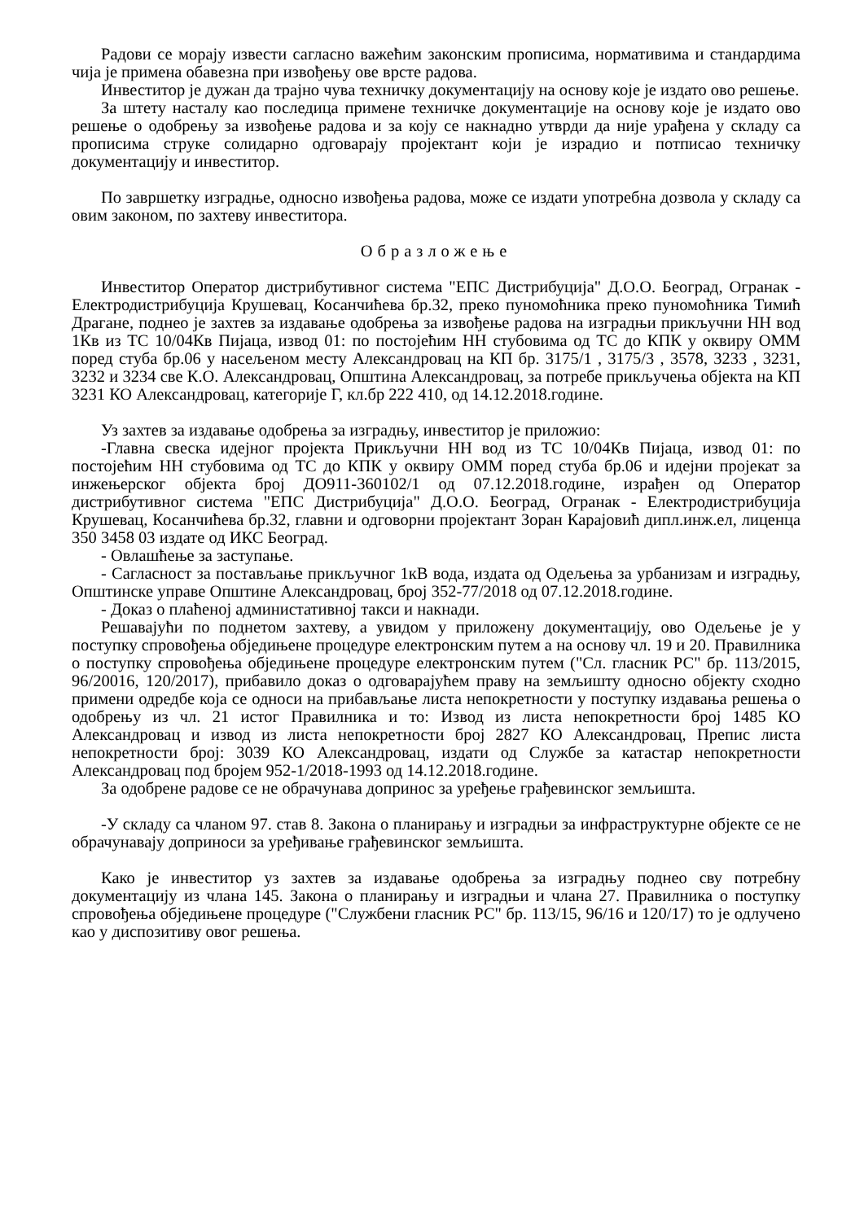Радови се морају извести сагласно важећим законским прописима, нормативима и стандардима чија је примена обавезна при извођењу ове врсте радова.
Инвеститор је дужан да трајно чува техничку документацију на основу које је издато ово решење.
За штету насталу као последица примене техничке документације на основу које је издато ово решење о одобрењу за извођење радова и за коју се накнадно утврди да није урађена у складу са прописима струке солидарно одговарају пројектант који је израдио и потписао техничку документацију и инвеститор.
По завршетку изградње, односно извођења радова, може се издати употребна дозвола у складу са овим законом, по захтеву инвеститора.
Образложење
Инвеститор Оператор дистрибутивног система "ЕПС Дистрибуција" Д.О.О. Београд, Огранак - Електродистрибуција Крушевац, Косанчићева бр.32, преко пуномоћника преко пуномоћника Тимић Драгане, поднео је захтев за издавање одобрења за извођење радова на изградњи прикључни НН вод 1Кв из ТС 10/04Кв Пијаца, извод 01: по постојећим НН стубовима од ТС до КПК у оквиру ОММ поред стуба бр.06 у насељеном месту Александровац на КП бр. 3175/1 , 3175/3 , 3578, 3233 , 3231, 3232 и 3234 све К.О. Александровац, Општина Александровац, за потребе прикључења објекта на КП 3231 КО Александровац, категорије Г, кл.бр 222 410, од 14.12.2018.године.
Уз захтев за издавање одобрења за изградњу, инвеститор је приложио:
-Главна свеска идејног пројекта Прикључни НН вод из ТС 10/04Кв Пијаца, извод 01: по постојећим НН стубовима од ТС до КПК у оквиру ОММ поред стуба бр.06 и идејни пројекат за инжењерског објекта број ДО911-360102/1 од 07.12.2018.године, израђен од Оператор дистрибутивног система "ЕПС Дистрибуција" Д.О.О. Београд, Огранак - Електродистрибуција Крушевац, Косанчићева бр.32, главни и одговорни пројектант Зоран Карајовић дипл.инж.ел, лиценца 350 3458 03 издате од ИКС Београд.
- Овлашћење за заступање.
- Сагласност за постављање прикључног 1кВ вода, издата од Одељења за урбанизам и изградњу, Општинске управе Општине Александровац, број 352-77/2018 од 07.12.2018.године.
- Доказ о плаћеној администативној такси и накнади.
Решавајући по поднетом захтеву, а увидом у приложену документацију, ово Одељење је у поступку спровођења обједињене процедуре електронским путем а на основу чл. 19 и 20. Правилника о поступку спровођења обједињене процедуре електронским путем ("Сл. гласник РС" бр. 113/2015, 96/20016, 120/2017), прибавило доказ о одговарајућем праву на земљишту односно објекту сходно примени одредбе која се односи на прибављање листа непокретности у поступку издавања решења о одобрењу из чл. 21 истог Правилника и то: Извод из листа непокретности број 1485 КО Александровац и извод из листа непокретности број 2827 КО Александровац, Препис листа непокретности број: 3039 КО Александровац, издати од Службе за катастар непокретности Александровац под бројем 952-1/2018-1993 од 14.12.2018.године.
За одобрене радове се не обрачунава допринос за уређење грађевинског земљишта.
-У складу са чланом 97. став 8. Закона о планирању и изградњи за инфраструктурне објекте се не обрачунавају доприноси за уређивање грађевинског земљишта.
Како је инвеститор уз захтев за издавање одобрења за изградњу поднео сву потребну документацију из члана 145. Закона о планирању и изградњи и члана 27. Правилника о поступку спровођења обједињене процедуре ("Службени гласник РС" бр. 113/15, 96/16 и 120/17) то је одлучено као у диспозитиву овог решења.